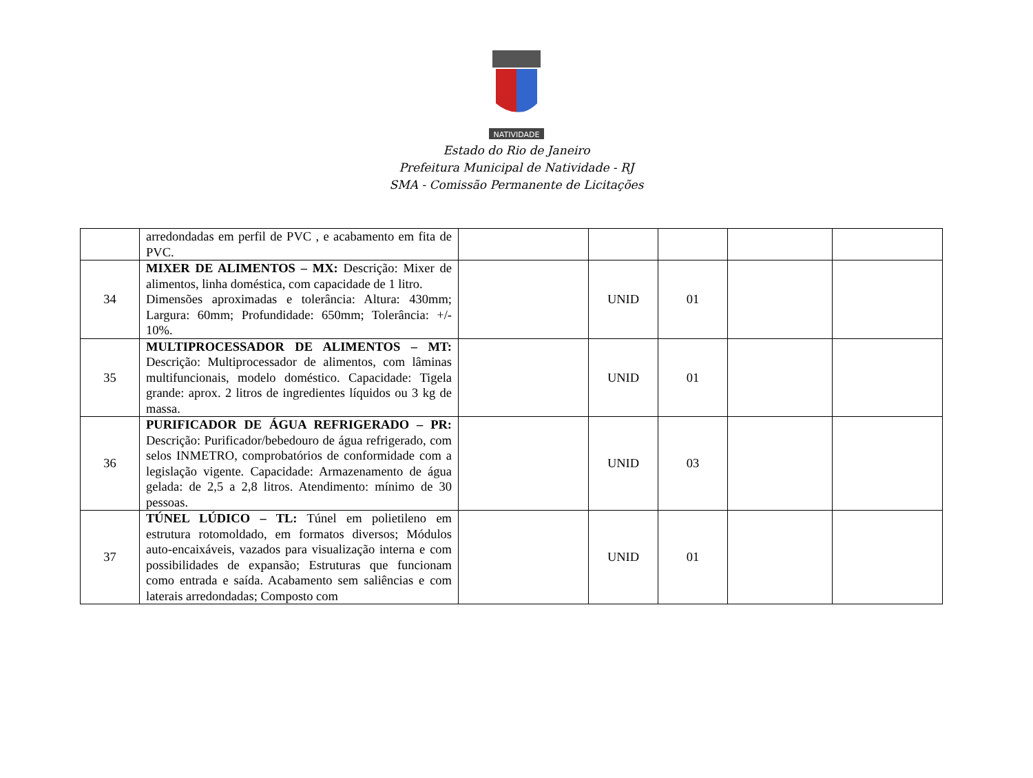NATIVIDADE
Estado do Rio de Janeiro
Prefeitura Municipal de Natividade - RJ
SMA - Comissão Permanente de Licitações
| | arredondadas em perfil de PVC , e acabamento em fita de PVC. | | | | | |
| 34 | MIXER DE ALIMENTOS – MX: Descrição: Mixer de alimentos, linha doméstica, com capacidade de 1 litro. Dimensões aproximadas e tolerância: Altura: 430mm; Largura: 60mm; Profundidade: 650mm; Tolerância: +/- 10%. | | UNID | 01 | | |
| 35 | MULTIPROCESSADOR DE ALIMENTOS – MT: Descrição: Multiprocessador de alimentos, com lâminas multifuncionais, modelo doméstico. Capacidade: Tigela grande: aprox. 2 litros de ingredientes líquidos ou 3 kg de massa. | | UNID | 01 | | |
| 36 | PURIFICADOR DE ÁGUA REFRIGERADO – PR: Descrição: Purificador/bebedouro de água refrigerado, com selos INMETRO, comprobatórios de conformidade com a legislação vigente. Capacidade: Armazenamento de água gelada: de 2,5 a 2,8 litros. Atendimento: mínimo de 30 pessoas. | | UNID | 03 | | |
| 37 | TÚNEL LÚDICO – TL: Túnel em polietileno em estrutura rotomoldado, em formatos diversos; Módulos auto-encaixáveis, vazados para visualização interna e com possibilidades de expansão; Estruturas que funcionam como entrada e saída. Acabamento sem saliências e com laterais arredondadas; Composto com | | UNID | 01 | | |